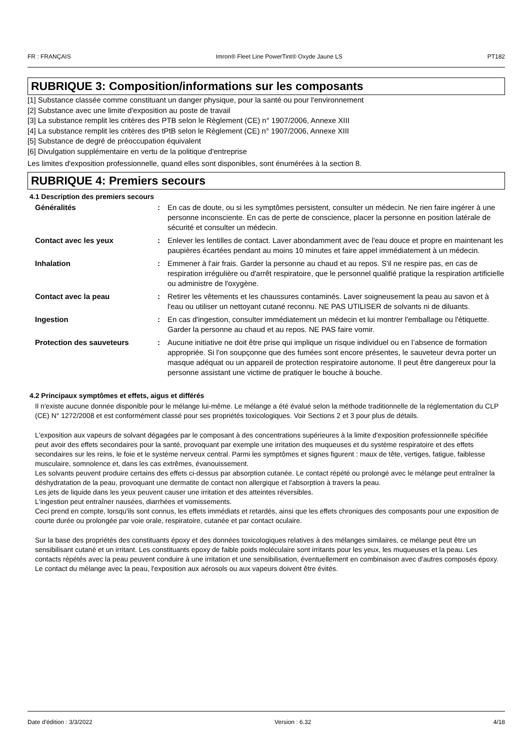FR : FRANÇAIS Imron® Fleet Line PowerTint® Oxyde Jaune LS PT182
RUBRIQUE 3: Composition/informations sur les composants
[1] Substance classée comme constituant un danger physique, pour la santé ou pour l'environnement
[2] Substance avec une limite d'exposition au poste de travail
[3] La substance remplit les critères des PTB selon le Règlement (CE) n° 1907/2006, Annexe XIII
[4] La substance remplit les critères des tPtB selon le Règlement (CE) n° 1907/2006, Annexe XIII
[5] Substance de degré de préoccupation équivalent
[6] Divulgation supplémentaire en vertu de la politique d'entreprise
Les limites d'exposition professionnelle, quand elles sont disponibles, sont énumérées à la section 8.
RUBRIQUE 4: Premiers secours
4.1 Description des premiers secours
Généralités: En cas de doute, ou si les symptômes persistent, consulter un médecin. Ne rien faire ingérer à une personne inconsciente. En cas de perte de conscience, placer la personne en position latérale de sécurité et consulter un médecin.
Contact avec les yeux: Enlever les lentilles de contact. Laver abondamment avec de l'eau douce et propre en maintenant les paupières écartées pendant au moins 10 minutes et faire appel immédiatement à un médecin.
Inhalation: Emmener à l'air frais. Garder la personne au chaud et au repos. S'il ne respire pas, en cas de respiration irrégulière ou d'arrêt respiratoire, que le personnel qualifié pratique la respiration artificielle ou administre de l'oxygène.
Contact avec la peau: Retirer les vêtements et les chaussures contaminés. Laver soigneusement la peau au savon et à l'eau ou utiliser un nettoyant cutané reconnu. NE PAS UTILISER de solvants ni de diluants.
Ingestion: En cas d'ingestion, consulter immédiatement un médecin et lui montrer l'emballage ou l'étiquette. Garder la personne au chaud et au repos. NE PAS faire vomir.
Protection des sauveteurs: Aucune initiative ne doit être prise qui implique un risque individuel ou en l’absence de formation appropriée. Si l'on soupçonne que des fumées sont encore présentes, le sauveteur devra porter un masque adéquat ou un appareil de protection respiratoire autonome. Il peut être dangereux pour la personne assistant une victime de pratiquer le bouche à bouche.
4.2 Principaux symptômes et effets, aigus et différés
Il n'existe aucune donnée disponible pour le mélange lui-même. Le mélange a été évalué selon la méthode traditionnelle de la réglementation du CLP (CE) N° 1272/2008 et est conformément classé pour ses propriétés toxicologiques. Voir Sections 2 et 3 pour plus de détails.
L'exposition aux vapeurs de solvant dégagées par le composant à des concentrations supérieures à la limite d'exposition professionnelle spécifiée peut avoir des effets secondaires pour la santé, provoquant par exemple une irritation des muqueuses et du système respiratoire et des effets secondaires sur les reins, le foie et le système nerveux central. Parmi les symptômes et signes figurent : maux de tête, vertiges, fatigue, faiblesse musculaire, somnolence et, dans les cas extrêmes, évanouissement.
Les solvants peuvent produire certains des effets ci-dessus par absorption cutanée. Le contact répété ou prolongé avec le mélange peut entraîner la déshydratation de la peau, provoquant une dermatite de contact non allergique et l'absorption à travers la peau.
Les jets de liquide dans les yeux peuvent causer une irritation et des atteintes réversibles.
L'ingestion peut entraîner nausées, diarrhées et vomissements.
Ceci prend en compte, lorsqu'ils sont connus, les effets immédiats et retardés, ainsi que les effets chroniques des composants pour une exposition de courte durée ou prolongée par voie orale, respiratoire, cutanée et par contact oculaire.
Sur la base des propriétés des constituants époxy et des données toxicologiques relatives à des mélanges similaires, ce mélange peut être un sensibilisant cutané et un irritant. Les constituants epoxy de faible poids moléculaire sont irritants pour les yeux, les muqueuses et la peau. Les contacts répétés avec la peau peuvent conduire à une irritation et une sensibilisation, éventuellement en combinaison avec d'autres composés époxy. Le contact du mélange avec la peau, l'exposition aux aérosols ou aux vapeurs doivent être évités.
Date d'édition : 3/3/2022 Version : 6.32 4/18